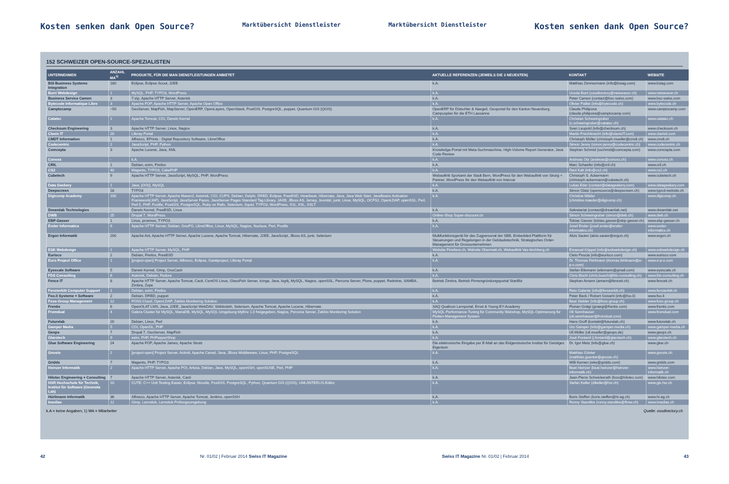Kosten senken dank Open Source? Marktübersicht Dienstleister Marktübersicht Dienstleister Kosten senken dank Open Source?
152 SCHWEIZER OPEN-SOURCE-SPEZIALISTEN
| UNTERNEHMEN | ANZAHL MA<sup>1)</sup> | PRODUKTE, FÜR DIE MAN DIENSTLEISTUNGEN ANBIETET | AKTUELLE REFERENZEN (JEWEILS DIE 3 NEUESTEN) | KONTAKT | WEBSITE |
| --- | --- | --- | --- | --- | --- |
| BSI Business Systems Integration | 180 | Eclipse, Eclipse Scout, J2EE | k.A. | Matthias Zimmermann (info@bsiag.com) | www.bsiag.com |
| Burri Webdesign | 1 | MySQL, PHP, TYPO3, WordPress | k.A. | Ursula Burri (ossdirectory@netweaver.ch) | www.netweaver.ch |
| Business Service Camen | 3 | 7-zip, Apache HTTP Server, Asterisk | k.A. | Peter Camen (contact@bsc-swiss.com) | www.bsc-swiss.com |
| Bytecode Informatique Libre | 3 | Apache FOP, Apache HTTP Server, Apache Open Office | k.A. | Olivier Paillet (info@bytecode.ch) | www.bytecode.ch |
| Camptocamp | ~50 | GeoServer, MapFish, MapServer, OpenERP, OpenLayers, OpenStack, PostGIS, PostgreSQL, puppet, Quantum GIS (QGIS) | OpenERP für Dütschler & Naegeli, Geoportal für den Kanton Neuenburg, Campusplan für die ETH Lausanne | Claude Philipona (claude.philipona@camptocamp.com) | www.camptocamp.com |
| Catatec | 1 | Apache Tomcat, CGI, Darwin Kernel | k.A. | Christian Schweingruber (c.schweingruber@catatec.ch) | www.catatec.ch |
| Checksum Engineering | 3 | Apache HTTP Server, Linux, Nagios | k.A. | Sven Leupold (info@checksum.ch) | www.checksum.ch |
| Clavis IT | 20 | Liferay Portal | k.A. | Martin Frischknecht (info@clavisIT.com) | www.clavisit.com |
| CMDT Information | 1 | Alfresco, EPrints - Digital Repository Software, LibreOffice | k.A. | Christoph Müller (christoph.mueller@cmdt.ch) | www.cmdt.ch |
| Codecentric | 2 | JavaScript, PHP, Python | k.A. | Simon Jenny (simon.jenny@codecentric.ch) | www.codecentric.ch |
| Comcepta | 3 | Apache Lucene, Java, XML | Knowledge-Portal mit Meta-Suchmaschine, High-Volume Report Generator, Java Code Review | Stephan Schmid (sschmid@comcepta.com) | www.comcepta.com |
| Conoss | - | k.A. | k.A. | Andreas Otz (andreas@conoss.ch) | www.conoss.ch |
| CRIL | 1 | Debian, exim, Firefox | k.A. | Marc Schaefer (info@cril.ch) | www.cril.ch |
| CS2 | 40 | Magento, TYPO3, CakePHP | k.A. | Dani Kalt (info@cs2.ch) | www.cs2.ch |
| Cubetech | 9 | Apache HTTP Server, JavaScript, MySQL, PHP, WordPress | Webauftritt Sportamt der Stadt Bern, WordPress für den Webauftritt von Sinzig + Partner, WordPress für den Webauftritt von Intercai | Christoph S. Ackermann (christoph.ackermann@cubetech.ch) | www.cubetech.ch |
| Data Geekery | 1 | Java, jOOQ, MySQL | k.A. | Lukas Eder (contact@datageekery.com) | www.datageekery.com |
| Deepscreen | 18 | TYPO3 | k.A. | Simon Glatz (opensource@deepscreen.ch) | www.typo3-website.ch |
| Digicomp Academy | 100 | Apache HTTP Server, Apache Maven2, Asterisk, CGI, CUPS, Debian, Delphi, DRBD, Eclipse, FreeBSD, Heartbeat, Hibernate, Java, Java Web Start, JavaBeans Activation Framework(JAF), JavaScript, JavaServer Faces, JavaServer Pages Standard Tag Library, JAXB, JBoss AS, Jersey, Joomla!, junit, Linux, MySQL, OCFS2, OpenLDAP, openSSL, Perl, Perl 5, PHP, Postfix, PostGIS, PostgreSQL, Ruby on Rails, Selenium, Squid, TYPO3, WordPress, X11, XSL, XSLT | k.A. | Christine Mäder (christine.maeder@digicomp.ch) | www.digicomp.ch |
| Dreamlab Technologies | - | Darwin Kernel, FreeBSD, Linux | k.A. | Sekretariat (contact@dreamlab.net) | www.dreamlab.net |
| DWB | 25 | Drupal 7, WordPress | Online-Shop Super-discount.ch | Simon Schweingruber (simon@dwb.ch) | www.dwb.ch |
| EBP-Gasser | 1 | Linux, proxmox, TYPO3 | k.A. | Tobias Gasser (tobias.gasser@ebp-gasser.ch) | www.ebp-gasser.ch |
| Ender Informatics | 6 | Apache HTTP Server, Debian, GnuPG, LibreOffice, Linux, MySQL, Nagios, Nucleus, Perl, Postfix | k.A. | Josef Ender (josef.ender@ender-informatics.ch) | www.ender-informatics.ch |
| Ergon Informatik | 200 | Apache Ant, Apache HTTP Server, Apache Lucene, Apache Tomcat, Hibernate, J2EE, JavaScript, JBoss AS, junit, Selenium | Multifunktionsgerät für das Zugpersonal der SBB, Embedded-Plattform für Steuerungen und Regelungen in der Gebäudetechnik, Strategisches Order-Management für Grossunternehmen | Alois Sauter (alois.sauter@ergon.ch) | www.ergon.ch |
| ESK Webdesign | 1 | Apache HTTP Server, MySQL, PHP | Website Fineface.ch, Website Obermatt.ch, Webauftritt Vaz-kirchberg.ch | Emanuel Köppel (info@eskwebdesign.ch) | www.eskwebdesign.ch |
| Eurisco | 2 | Debian, Firefox, FreeBSD | k.A. | Cleto Pescia (info@eurisco.com) | www.eurisco.com |
| Euro Project Office | 1 | ]project-open[ Project Server, Alfresco, Eclipse, Ganttproject, Liferay Portal | k.A. | Dr. Thomas Fehlmann (thomas.fehlmann@e-p-o.com) | www.e-p-o.com |
| Eyescale Software | 5 | Darwin Kernel, Gimp, GnuCash | k.A. | Stefan Eilemann (eilemann@gmail.com) | www.eyescale.ch |
| FDS Consulting | 6 | Asterisk, Debian, Fedora | k.A. | Chris Büchi (chris.buechi@fds-consulting.ch) | www.fds-consulting.ch |
| Fence IT | 8 | Apache HTTP Server, Apache Tomcat, Cacti, CentOS Linux, GlassFish Server, Icinga, Java, log4j, MySQL, Nagios, openSSL, Percona Server, Plone, puppet, Redmine, SAMBA , Zimbra, Zope | Betrieb Zimbra, Betrieb Firmengründungsportal StartBiz | Stephan Amann (amann@fenceit.ch) | www.fenceit.ch |
| Fensterkitt Computer Support | 1 | Debian, exim, Firefox | k.A. | Reto Galante (info@fensterkitt.ch) | www.fensterkitt.ch |
| Foo.li Systeme + Software | 2 | Debian, DRBD, puppet | k.A. | Peter Beck / Robert Gstoehl (info@foo.li) | www.foo.li |
| Foss-Group Management | 12 | FOSS-Cloud, OpenLDAP, Zabbix Monitoring Solution | k.A. | Beat Stebler (info@foss-group.ch) | www.foss-group.ch |
| Frentix | 6 | OpenOLAT LMS, Java, J2EE, JavaScript WebDAV, Shibboleth, Selenium, Apache Tomcat, Apache Lucene, Hibernate | SAQ Qualicon Lernportal, Ernst & Young EY-Academy | Florian Gnägi (gnaegi@frentix.com) | www.frentix.com |
| Fromdual | 4 | Galera Cluster für MySQL, MariaDB, MySQL, MySQL Umgebung MyEnv 1.0 freigegeben, Nagios, Percona Server, Zabbix Monitoring Solution | MySQL-Performance-Tuning für Community Webshop, MySQL-Optimierung für Flotten-Management System | Oli Sennhauser (oli.sennhauser@fromdual.com) | www.fromdual.com |
| Futurelab | 20 | Debian, Linux, Perl | k.A. | Hans Groff (kontakt@futurelab.ch) | www.futurelab.ch |
| Gamper Media | 5 | CGI, OpenGL, PHP | k.A. | Urs Gamper (info@gamper-media.ch) | www.gamper-media.ch |
| Geops | 7 | Drupal 7, GeoServer, MapFish | k.A. | Uli Müller (uli.mueller@geops.de) | www.geops.ch |
| Glarotech | 9 | exim, PHP, PHPepperShop | k.A. | José Fontanil (j.fontanil@glarotech.ch) | www.glarotech.ch |
| Glue Software Engineering | 24 | Apache FOP, Apache James, Apache Struts | Die elektronische Eingabe per E-Mail an das Eidgenössische Institut für Geistiges Eigentum | Dr. Igor Metz (info@glue.ch) | www.glue.ch |
| Gnostx | 2 | ]project-open[ Project Server, Activiti, Apache Camel, Java, JBoss Middleware, Linux, PHP, PostgreSQL | k.A. | Matthias Günter (matthias.guenter@gnostx.ch) | www.gnostx.ch |
| Gridds | 7 | Magento, PHP, TYPO3 | k.A. | Willi Kernen (wke@gridds.com) | www.gridds.com |
| Heinzer Informatik | 2 | Apache HTTP Server, Apache POI, Arkeia, Debian, Java, MySQL, openSSH, openSUSE, Perl, PHP | k.A. | Beat Heinzer (beat.heinzer@heinzer-informatik.ch) | www.heinzer-informatik.ch |
| Hilotec Engineering + Consulting | 7 | Apache HTTP Server, Asterisk, Cacti | k.A. | Jean-Pierre Schwickerath (foss@hilotec.com) | www.hilotec.com |
| HSR Hochschule für Technik, Institut für Software (Geometa Lab) | 10 | CUTE: C++ Unit Testing Easier, Eclipse, Moodle, PostGIS, PostgreSQL, Python, Quantum GIS (QGIS), UML/INTERLIS-Editor | k.A. | Stefan Keller (sfkeller@hsr.ch) | www.gis.hsr.ch |
| Hürlimann Informatik | 36 | Alfresco, Apache HTTP Server, Apache Tomcat, Jenkins, openSSH | k.A. | Boris Steffen (boris.steffen@hi-ag.ch) | www.hi-ag.ch |
| Imedias | 12 | Gimp, Lernstick, Lernstick Prüfungsumgebung | k.A. | Ronny Standtke (ronny.standtke@fhnw.ch) | www.imedias.ch |
k.A = keine Angaben; 1) MA = Mitarbeiter Quelle: ossdirectory.ch
42 Nr. 01/02 | Februar 2014 Swiss IT Magazine Swiss IT Magazine Nr. 01/02 | Februar 2014 43